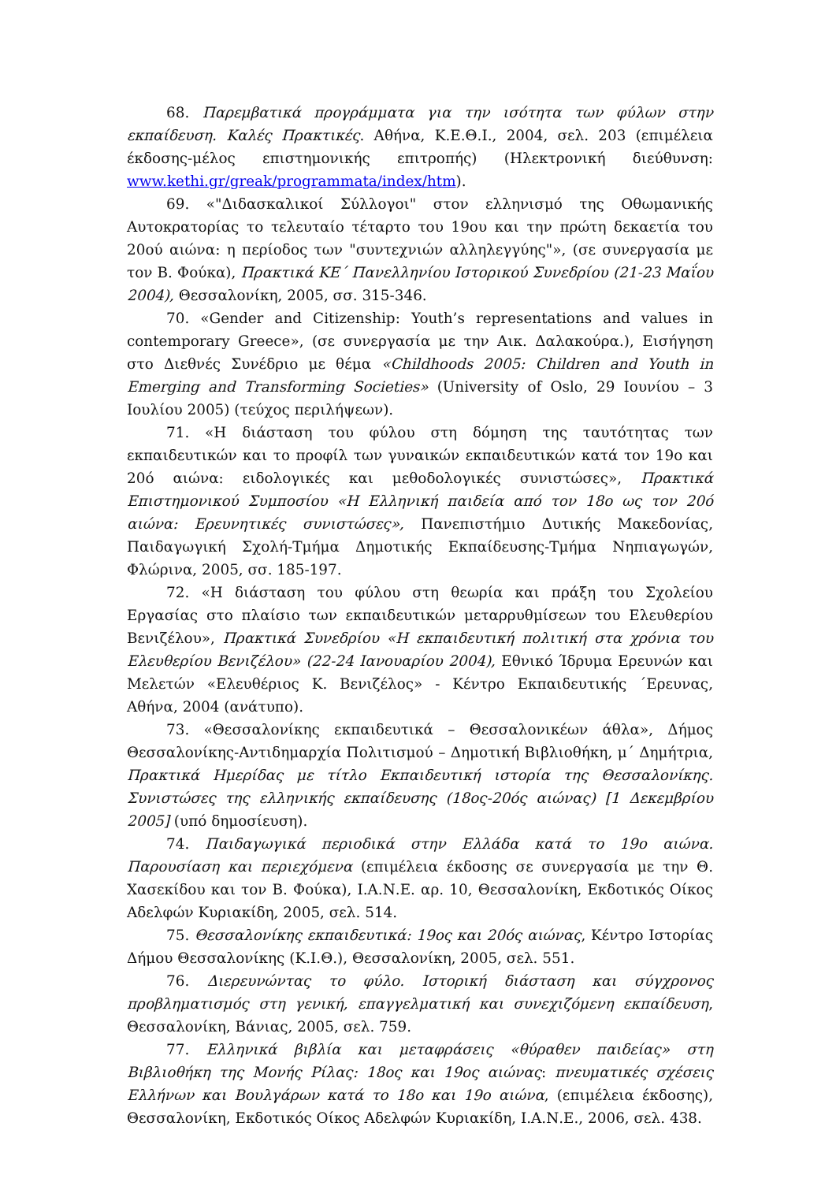68. Παρεμβατικά προγράμματα για την ισότητα των φύλων στην εκπαίδευση. Καλές Πρακτικές. Αθήνα, Κ.Ε.Θ.Ι., 2004, σελ. 203 (επιμέλεια έκδοσης-μέλος επιστημονικής επιτροπής) (Ηλεκτρονική διεύθυνση: www.kethi.gr/greak/programmata/index/htm).
69. «"Διδασκαλικοί Σύλλογοι" στον ελληνισμό της Οθωμανικής Αυτοκρατορίας το τελευταίο τέταρτο του 19ου και την πρώτη δεκαετία του 20ού αιώνα: η περίοδος των "συντεχνιών αλληλεγγύης"», (σε συνεργασία με τον Β. Φούκα), Πρακτικά ΚΕ΄ Πανελληνίου Ιστορικού Συνεδρίου (21-23 Μαΐου 2004), Θεσσαλονίκη, 2005, σσ. 315-346.
70. «Gender and Citizenship: Youth’s representations and values in contemporary Greece», (σε συνεργασία με την Αικ. Δαλακούρα.), Εισήγηση στο Διεθνές Συνέδριο με θέμα «Childhoods 2005: Children and Youth in Emerging and Transforming Societies» (University of Oslo, 29 Ιουνίου – 3 Ιουλίου 2005) (τεύχος περιλήψεων).
71. «Η διάσταση του φύλου στη δόμηση της ταυτότητας των εκπαιδευτικών και το προφίλ των γυναικών εκπαιδευτικών κατά τον 19ο και 20ό αιώνα: ειδολογικές και μεθοδολογικές συνιστώσες», Πρακτικά Επιστημονικού Συμποσίου «Η Ελληνική παιδεία από τον 18ο ως τον 20ό αιώνα: Ερευνητικές συνιστώσες», Πανεπιστήμιο Δυτικής Μακεδονίας, Παιδαγωγική Σχολή-Τμήμα Δημοτικής Εκπαίδευσης-Τμήμα Νηπιαγωγών, Φλώρινα, 2005, σσ. 185-197.
72. «Η διάσταση του φύλου στη θεωρία και πράξη του Σχολείου Εργασίας στο πλαίσιο των εκπαιδευτικών μεταρρυθμίσεων του Ελευθερίου Βενιζέλου», Πρακτικά Συνεδρίου «Η εκπαιδευτική πολιτική στα χρόνια του Ελευθερίου Βενιζέλου» (22-24 Ιανουαρίου 2004), Εθνικό Ίδρυμα Ερευνών και Μελετών «Ελευθέριος Κ. Βενιζέλος» - Κέντρο Εκπαιδευτικής ΄Ερευνας, Αθήνα, 2004 (ανάτυπο).
73. «Θεσσαλονίκης εκπαιδευτικά – Θεσσαλονικέων άθλα», Δήμος Θεσσαλονίκης-Αντιδημαρχία Πολιτισμού – Δημοτική Βιβλιοθήκη, μ΄ Δημήτρια, Πρακτικά Ημερίδας με τίτλο Εκπαιδευτική ιστορία της Θεσσαλονίκης. Συνιστώσες της ελληνικής εκπαίδευσης (18ος-20ός αιώνας) [1 Δεκεμβρίου 2005] (υπό δημοσίευση).
74. Παιδαγωγικά περιοδικά στην Ελλάδα κατά το 19ο αιώνα. Παρουσίαση και περιεχόμενα (επιμέλεια έκδοσης σε συνεργασία με την Θ. Χασεκίδου και τον Β. Φούκα), Ι.Α.Ν.Ε. αρ. 10, Θεσσαλονίκη, Εκδοτικός Οίκος Αδελφών Κυριακίδη, 2005, σελ. 514.
75. Θεσσαλονίκης εκπαιδευτικά: 19ος και 20ός αιώνας, Κέντρο Ιστορίας Δήμου Θεσσαλονίκης (Κ.Ι.Θ.), Θεσσαλονίκη, 2005, σελ. 551.
76. Διερευνώντας το φύλο. Ιστορική διάσταση και σύγχρονος προβληματισμός στη γενική, επαγγελματική και συνεχιζόμενη εκπαίδευση, Θεσσαλονίκη, Βάνιας, 2005, σελ. 759.
77. Ελληνικά βιβλία και μεταφράσεις «θύραθεν παιδείας» στη Βιβλιοθήκη της Μονής Ρίλας: 18ος και 19ος αιώνας: πνευματικές σχέσεις Ελλήνων και Βουλγάρων κατά το 18ο και 19ο αιώνα, (επιμέλεια έκδοσης), Θεσσαλονίκη, Εκδοτικός Οίκος Αδελφών Κυριακίδη, Ι.Α.Ν.Ε., 2006, σελ. 438.